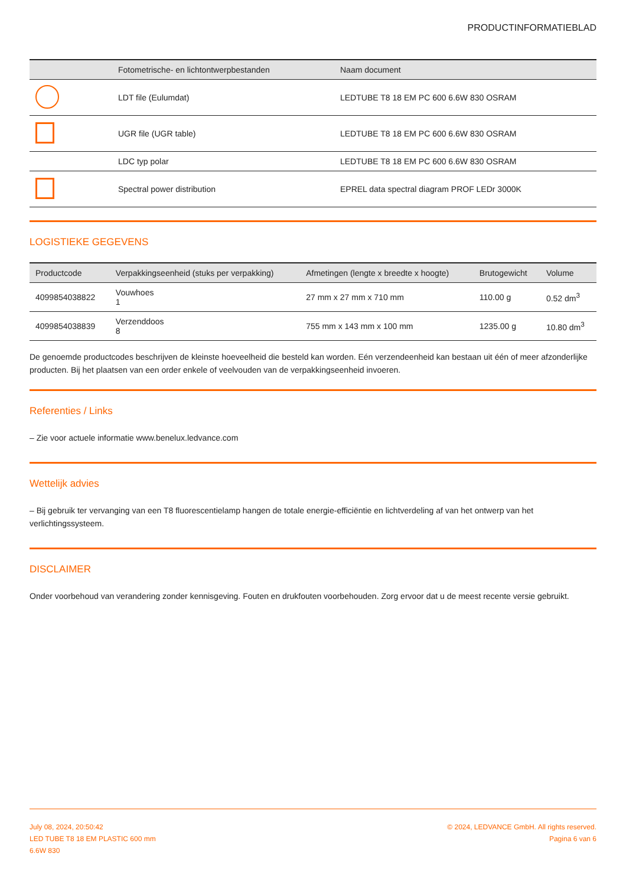PRODUCTINFORMATIEBLAD
| | Fotometrische- en lichtontwerpbestanden | Naam document |
| --- | --- | --- |
| | LDT file (Eulumdat) | LEDTUBE T8 18 EM PC 600 6.6W 830 OSRAM |
| | UGR file (UGR table) | LEDTUBE T8 18 EM PC 600 6.6W 830 OSRAM |
| | LDC typ polar | LEDTUBE T8 18 EM PC 600 6.6W 830 OSRAM |
| | Spectral power distribution | EPREL data spectral diagram PROF LEDr 3000K |
LOGISTIEKE GEGEVENS
| Productcode | Verpakkingseenheid (stuks per verpakking) | Afmetingen (lengte x breedte x hoogte) | Brutogewicht | Volume |
| --- | --- | --- | --- | --- |
| 4099854038822 | Vouwhoes 1 | 27 mm x 27 mm x 710 mm | 110.00 g | 0.52 dm<sup>3</sup> |
| 4099854038839 | Verzenddoos 8 | 755 mm x 143 mm x 100 mm | 1235.00 g | 10.80 dm<sup>3</sup> |
De genoemde productcodes beschrijven de kleinste hoeveelheid die besteld kan worden. Eén verzendeenheid kan bestaan uit één of meer afzonderlijke producten. Bij het plaatsen van een order enkele of veelvouden van de verpakkingseenheid invoeren.
Referenties / Links
– Zie voor actuele informatie www.benelux.ledvance.com
Wettelijk advies
– Bij gebruik ter vervanging van een T8 fluorescentielamp hangen de totale energie-efficiëntie en lichtverdeling af van het ontwerp van het verlichtingssysteem.
DISCLAIMER
Onder voorbehoud van verandering zonder kennisgeving. Fouten en drukfouten voorbehouden. Zorg ervoor dat u de meest recente versie gebruikt.
July 08, 2024, 20:50:42
LED TUBE T8 18 EM PLASTIC 600 mm
6.6W 830
© 2024, LEDVANCE GmbH. All rights reserved.
Pagina 6 van 6